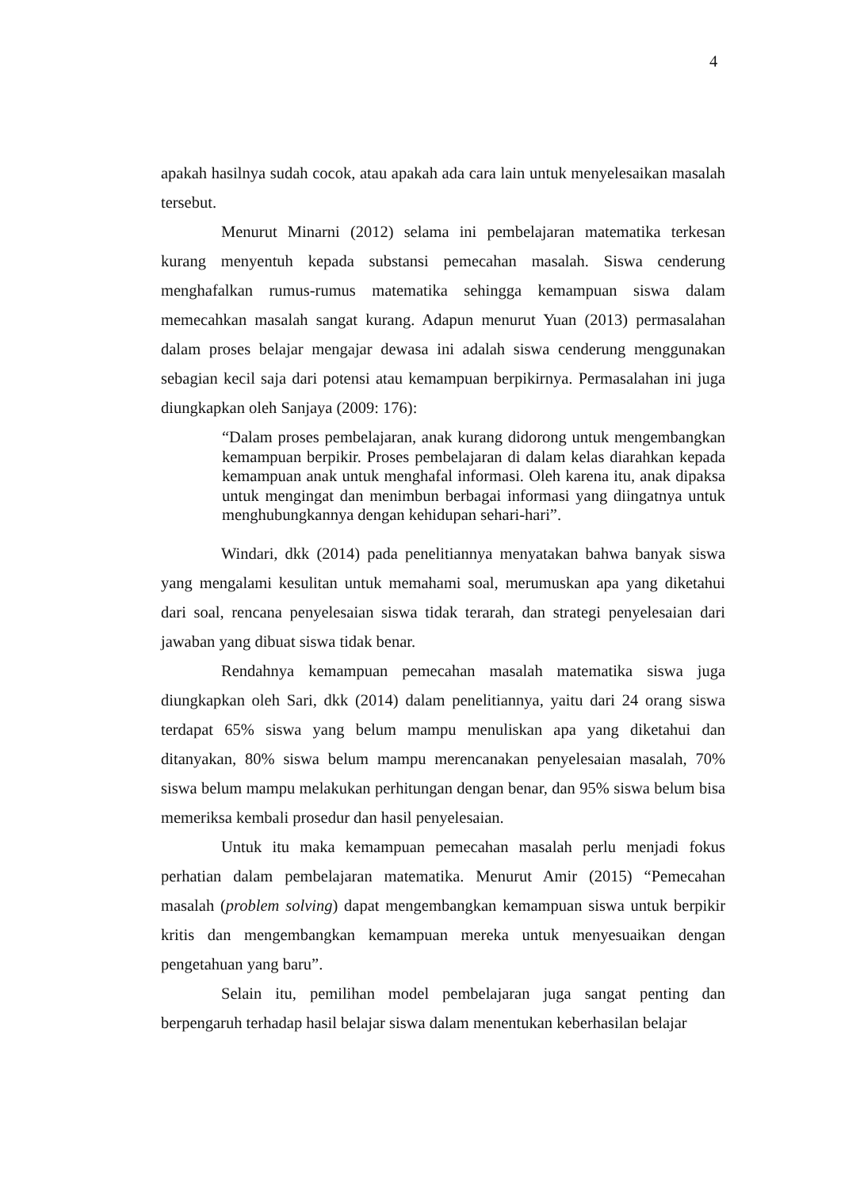4
apakah hasilnya sudah cocok, atau apakah ada cara lain untuk menyelesaikan masalah tersebut.
Menurut Minarni (2012) selama ini pembelajaran matematika terkesan kurang menyentuh kepada substansi pemecahan masalah. Siswa cenderung menghafalkan rumus-rumus matematika sehingga kemampuan siswa dalam memecahkan masalah sangat kurang. Adapun menurut Yuan (2013) permasalahan dalam proses belajar mengajar dewasa ini adalah siswa cenderung menggunakan sebagian kecil saja dari potensi atau kemampuan berpikirnya. Permasalahan ini juga diungkapkan oleh Sanjaya (2009: 176):
“Dalam proses pembelajaran, anak kurang didorong untuk mengembangkan kemampuan berpikir. Proses pembelajaran di dalam kelas diarahkan kepada kemampuan anak untuk menghafal informasi. Oleh karena itu, anak dipaksa untuk mengingat dan menimbun berbagai informasi yang diingatnya untuk menghubungkannya dengan kehidupan sehari-hari”.
Windari, dkk (2014) pada penelitiannya menyatakan bahwa banyak siswa yang mengalami kesulitan untuk memahami soal, merumuskan apa yang diketahui dari soal, rencana penyelesaian siswa tidak terarah, dan strategi penyelesaian dari jawaban yang dibuat siswa tidak benar.
Rendahnya kemampuan pemecahan masalah matematika siswa juga diungkapkan oleh Sari, dkk (2014) dalam penelitiannya, yaitu dari 24 orang siswa terdapat 65% siswa yang belum mampu menuliskan apa yang diketahui dan ditanyakan, 80% siswa belum mampu merencanakan penyelesaian masalah, 70% siswa belum mampu melakukan perhitungan dengan benar, dan 95% siswa belum bisa memeriksa kembali prosedur dan hasil penyelesaian.
Untuk itu maka kemampuan pemecahan masalah perlu menjadi fokus perhatian dalam pembelajaran matematika. Menurut Amir (2015) “Pemecahan masalah (problem solving) dapat mengembangkan kemampuan siswa untuk berpikir kritis dan mengembangkan kemampuan mereka untuk menyesuaikan dengan pengetahuan yang baru”.
Selain itu, pemilihan model pembelajaran juga sangat penting dan berpengaruh terhadap hasil belajar siswa dalam menentukan keberhasilan belajar